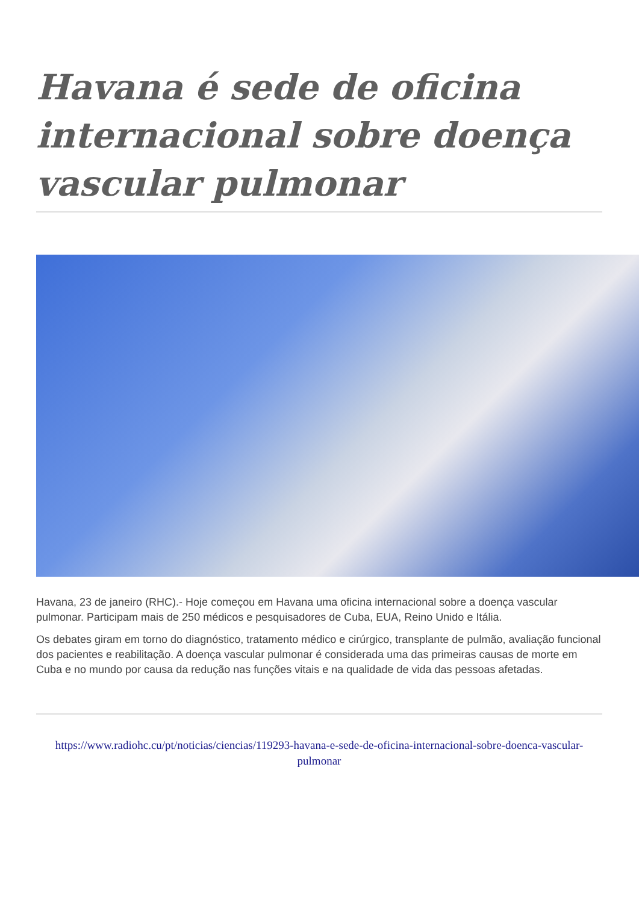Havana é sede de oficina internacional sobre doença vascular pulmonar
Havana, 23 de janeiro (RHC).- Hoje começou em Havana uma oficina internacional sobre a doença vascular pulmonar. Participam mais de 250 médicos e pesquisadores de Cuba, EUA, Reino Unido e Itália.
Os debates giram em torno do diagnóstico, tratamento médico e cirúrgico, transplante de pulmão, avaliação funcional dos pacientes e reabilitação. A doença vascular pulmonar é considerada uma das primeiras causas de morte em Cuba e no mundo por causa da redução nas funções vitais e na qualidade de vida das pessoas afetadas.
https://www.radiohc.cu/pt/noticias/ciencias/119293-havana-e-sede-de-oficina-internacional-sobre-doenca-vascular-pulmonar